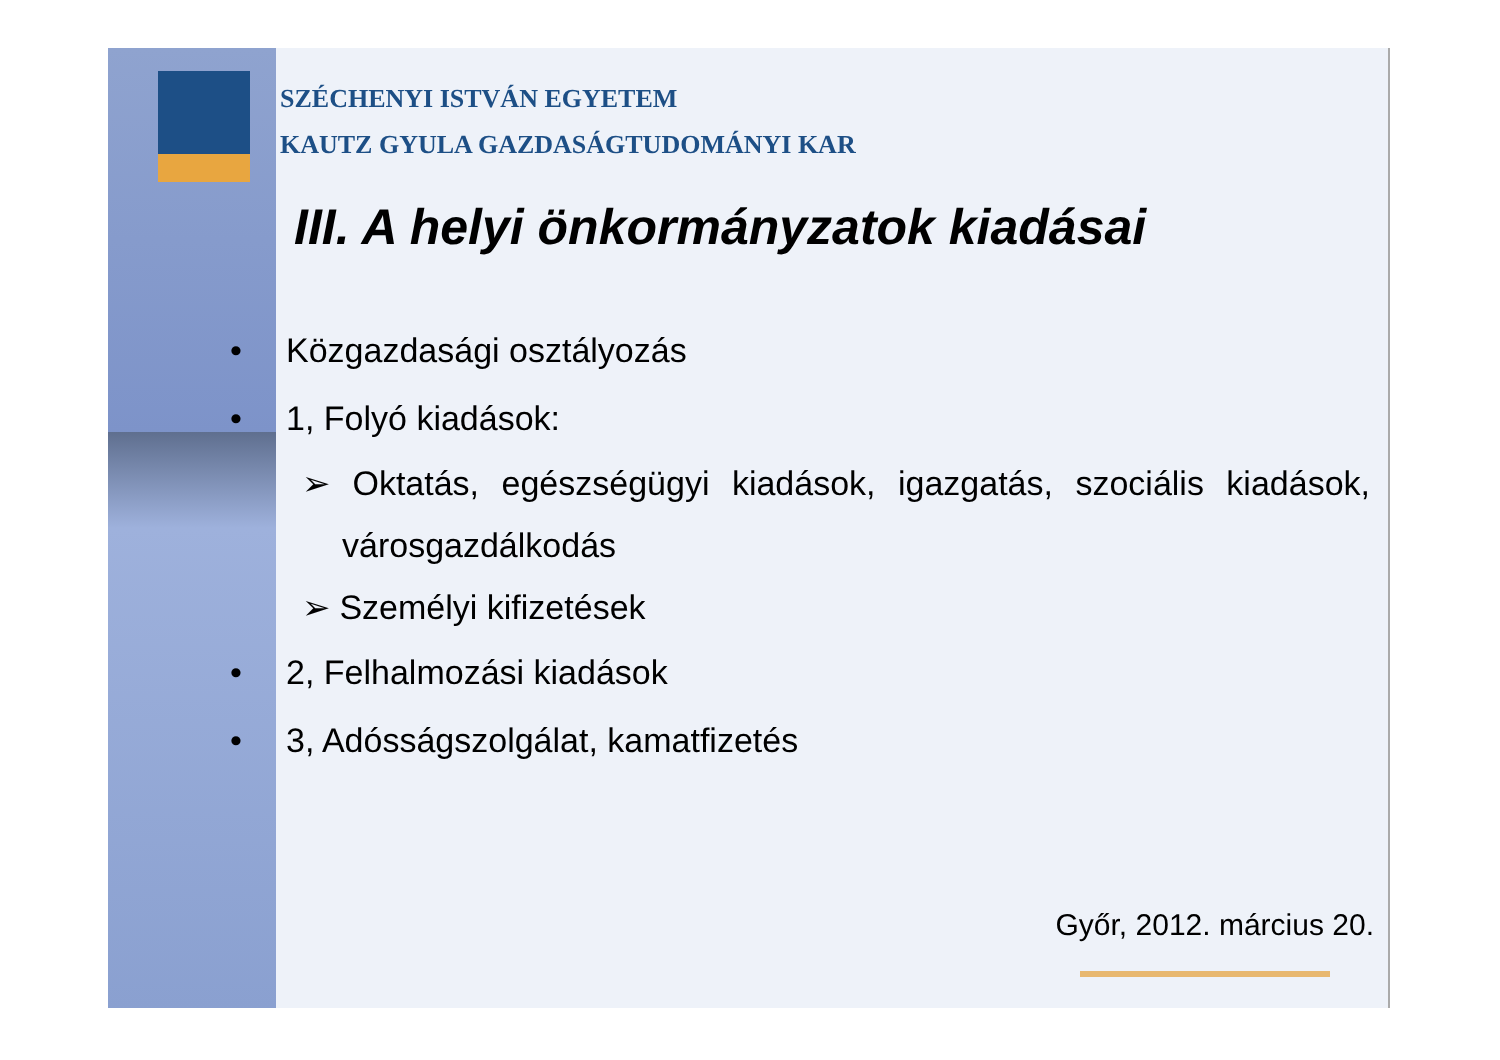SZÉCHENYI ISTVÁN EGYETEM
KAUTZ GYULA GAZDASÁGTUDOMÁNYI KAR
III. A helyi önkormányzatok kiadásai
• Közgazdasági osztályozás
• 1, Folyó kiadások:
➢ Oktatás, egészségügyi kiadások, igazgatás, szociális kiadások, városgazdálkodás
➢ Személyi kifizetések
• 2, Felhalmozási kiadások
• 3, Adósságszolgálat, kamatfizetés
Győr, 2012. március 20.